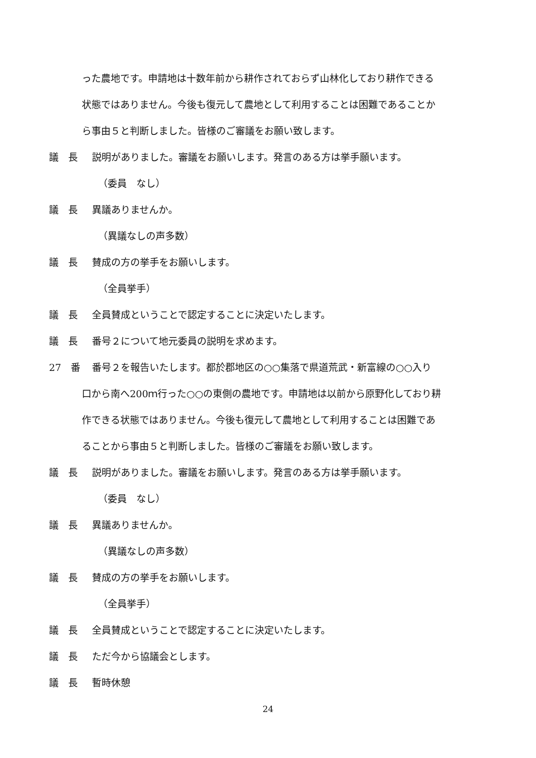った農地です。申請地は十数年前から耕作されておらず山林化しており耕作できる
状態ではありません。今後も復元して農地として利用することは困難であることか
ら事由５と判断しました。皆様のご審議をお願い致します。
議　長 説明がありました。審議をお願いします。発言のある方は挙手願います。
（委員　なし）
議　長 異議ありませんか。
（異議なしの声多数）
議　長 賛成の方の挙手をお願いします。
（全員挙手）
議　長 全員賛成ということで認定することに決定いたします。
議　長 番号２について地元委員の説明を求めます。
27　番 番号２を報告いたします。都於郡地区の○○集落で県道荒武・新富線の○○入り
口から南へ200ｍ行った○○の東側の農地です。申請地は以前から原野化しており耕
作できる状態ではありません。今後も復元して農地として利用することは困難であ
ることから事由５と判断しました。皆様のご審議をお願い致します。
議　長 説明がありました。審議をお願いします。発言のある方は挙手願います。
（委員　なし）
議　長 異議ありませんか。
（異議なしの声多数）
議　長 賛成の方の挙手をお願いします。
（全員挙手）
議　長 全員賛成ということで認定することに決定いたします。
議　長 ただ今から協議会とします。
議　長 暫時休憩
24